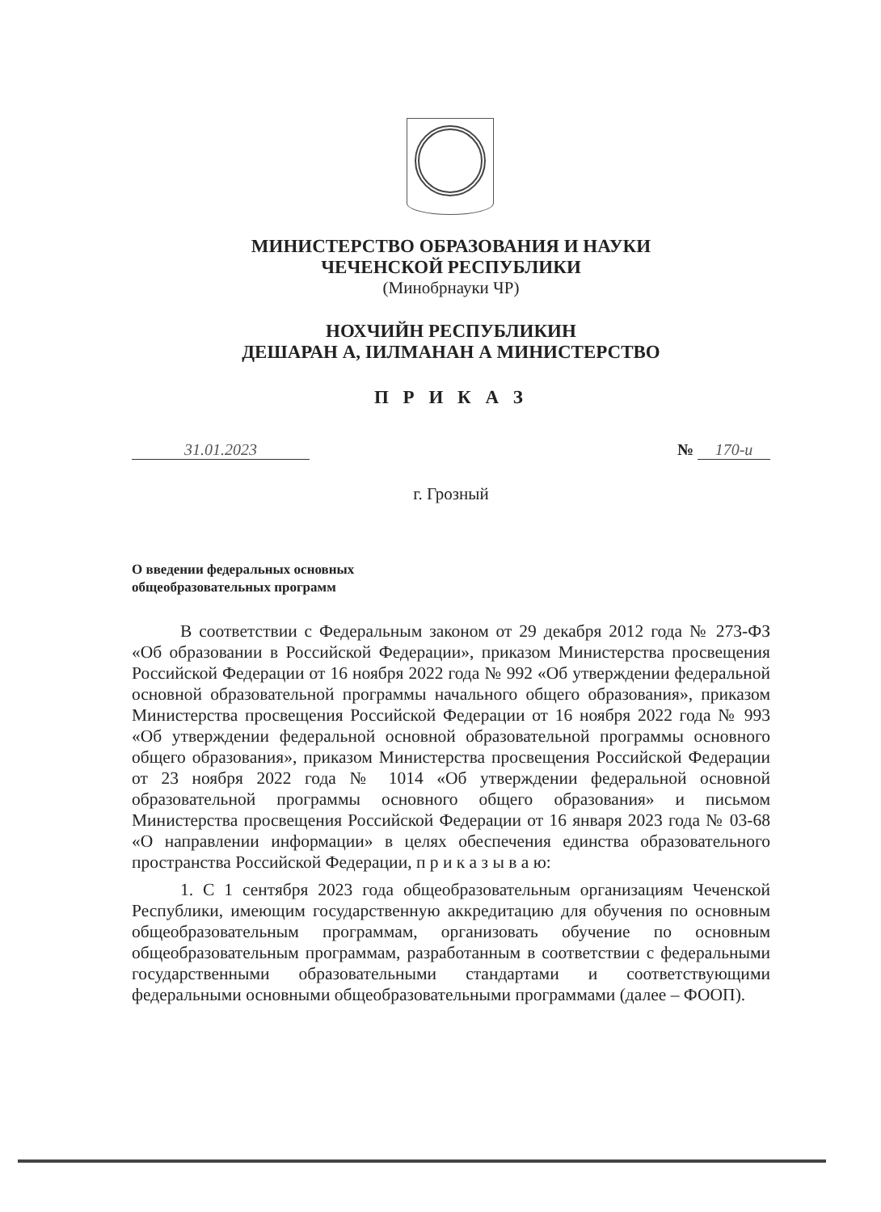МИНИСТЕРСТВО ОБРАЗОВАНИЯ И НАУКИ
ЧЕЧЕНСКОЙ РЕСПУБЛИКИ
(Минобрнауки ЧР)
НОХЧИЙН РЕСПУБЛИКИН
ДЕШАРАН А, IИЛМАНАН А МИНИСТЕРСТВО
П Р И К А З
31.01.2023 № 170-и
г. Грозный
О введении федеральных основных
общеобразовательных программ
В соответствии с Федеральным законом от 29 декабря 2012 года № 273-ФЗ «Об образовании в Российской Федерации», приказом Министерства просвещения Российской Федерации от 16 ноября 2022 года № 992 «Об утверждении федеральной основной образовательной программы начального общего образования», приказом Министерства просвещения Российской Федерации от 16 ноября 2022 года № 993 «Об утверждении федеральной основной образовательной программы основного общего образования», приказом Министерства просвещения Российской Федерации от 23 ноября 2022 года № 1014 «Об утверждении федеральной основной образовательной программы основного общего образования» и письмом Министерства просвещения Российской Федерации от 16 января 2023 года № 03-68 «О направлении информации» в целях обеспечения единства образовательного пространства Российской Федерации, п р и к а з ы в а ю:
1. С 1 сентября 2023 года общеобразовательным организациям Чеченской Республики, имеющим государственную аккредитацию для обучения по основным общеобразовательным программам, организовать обучение по основным общеобразовательным программам, разработанным в соответствии с федеральными государственными образовательными стандартами и соответствующими федеральными основными общеобразовательными программами (далее – ФООП).